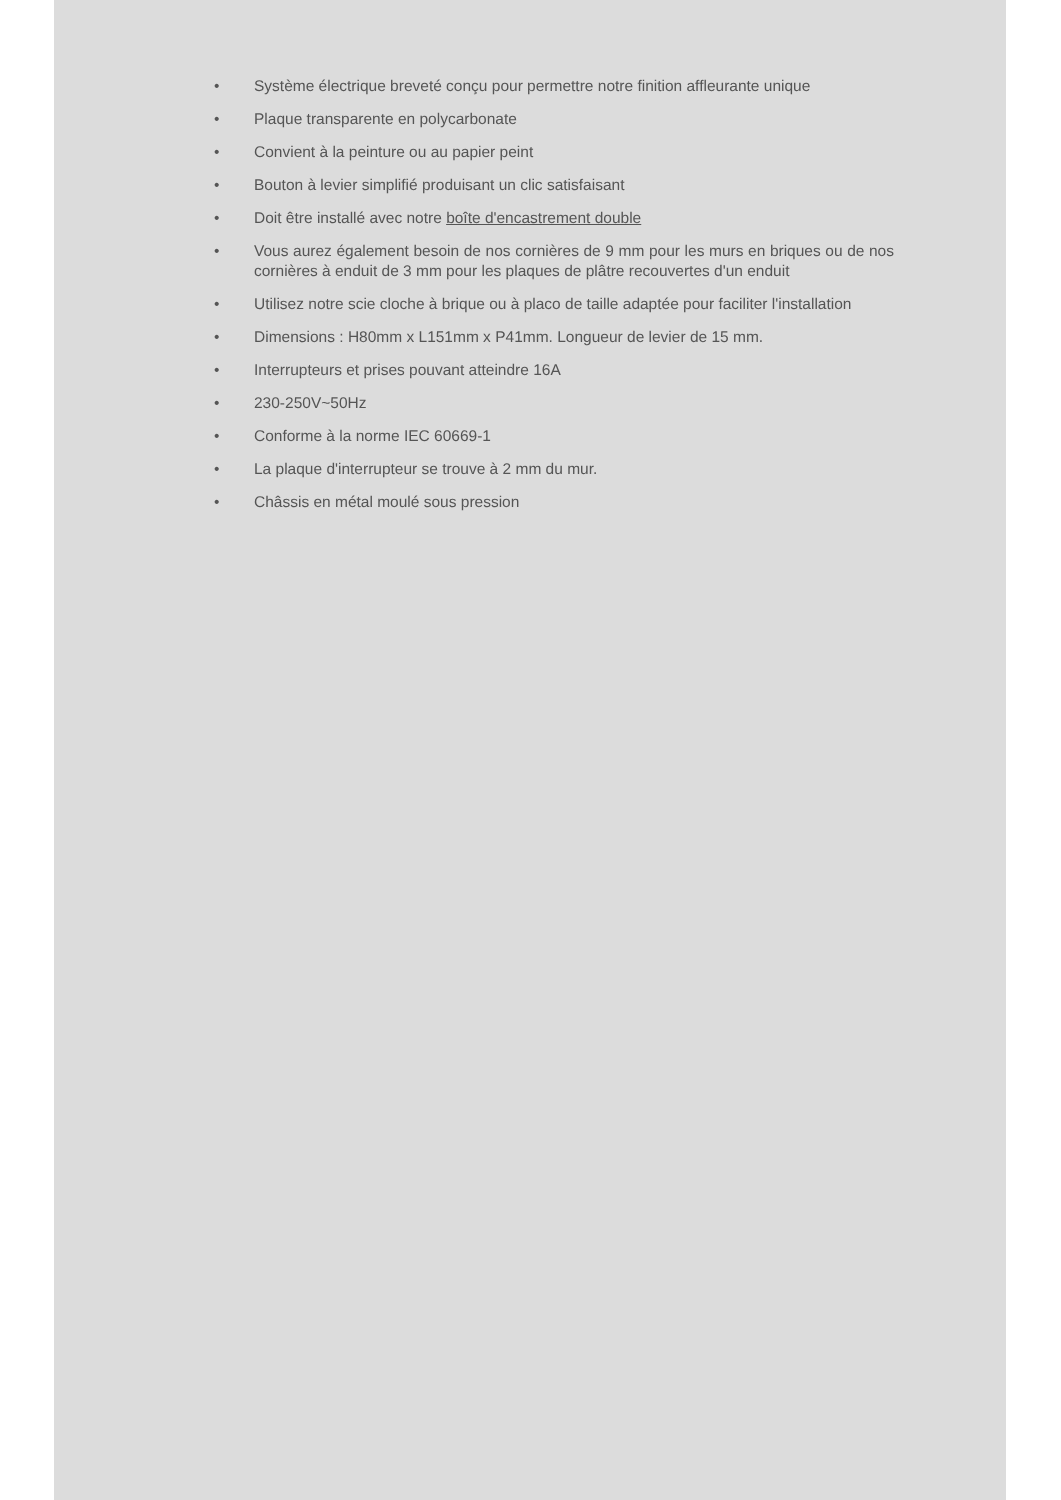• Système électrique breveté conçu pour permettre notre finition affleurante unique
• Plaque transparente en polycarbonate
• Convient à la peinture ou au papier peint
• Bouton à levier simplifié produisant un clic satisfaisant
• Doit être installé avec notre boîte d'encastrement double
• Vous aurez également besoin de nos cornières de 9 mm pour les murs en briques ou de nos cornières à enduit de 3 mm pour les plaques de plâtre recouvertes d'un enduit
• Utilisez notre scie cloche à brique ou à placo de taille adaptée pour faciliter l'installation
• Dimensions : H80mm x L151mm x P41mm. Longueur de levier de 15 mm.
• Interrupteurs et prises pouvant atteindre 16A
• 230-250V~50Hz
• Conforme à la norme IEC 60669-1
• La plaque d'interrupteur se trouve à 2 mm du mur.
• Châssis en métal moulé sous pression